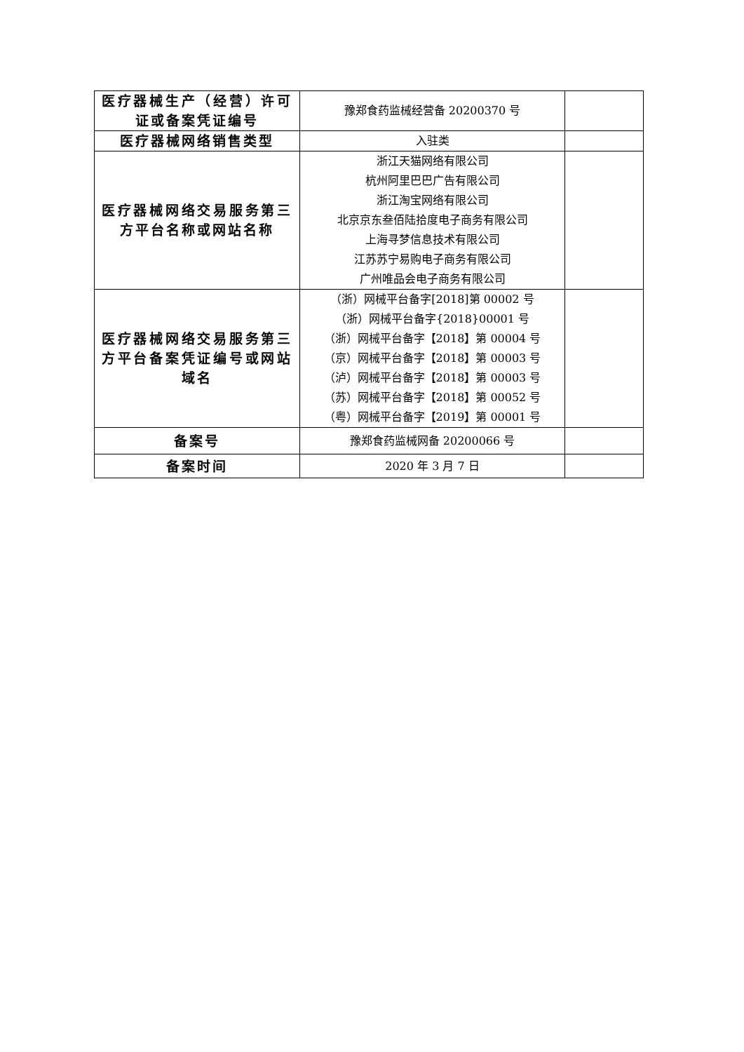| 医疗器械生产（经营）许可证或备案凭证编号 | 豫郑食药监械经营备 20200370 号 | |
| 医疗器械网络销售类型 | 入驻类 | |
| 医疗器械网络交易服务第三方平台名称或网站名称 | 浙江天猫网络有限公司 杭州阿里巴巴广告有限公司 浙江淘宝网络有限公司 北京京东叁佰陆拾度电子商务有限公司 上海寻梦信息技术有限公司 江苏苏宁易购电子商务有限公司 广州唯品会电子商务有限公司 | |
| 医疗器械网络交易服务第三方平台备案凭证编号或网站域名 | （浙）网械平台备字[2018]第 00002 号 （浙）网械平台备字{2018}00001 号 （浙）网械平台备字【2018】第 00004 号 （京）网械平台备字【2018】第 00003 号 （泸）网械平台备字【2018】第 00003 号 （苏）网械平台备字【2018】第 00052 号 （粤）网械平台备字【2019】第 00001 号 | |
| 备案号 | 豫郑食药监械网备 20200066 号 | |
| 备案时间 | 2020 年 3 月 7 日 | |